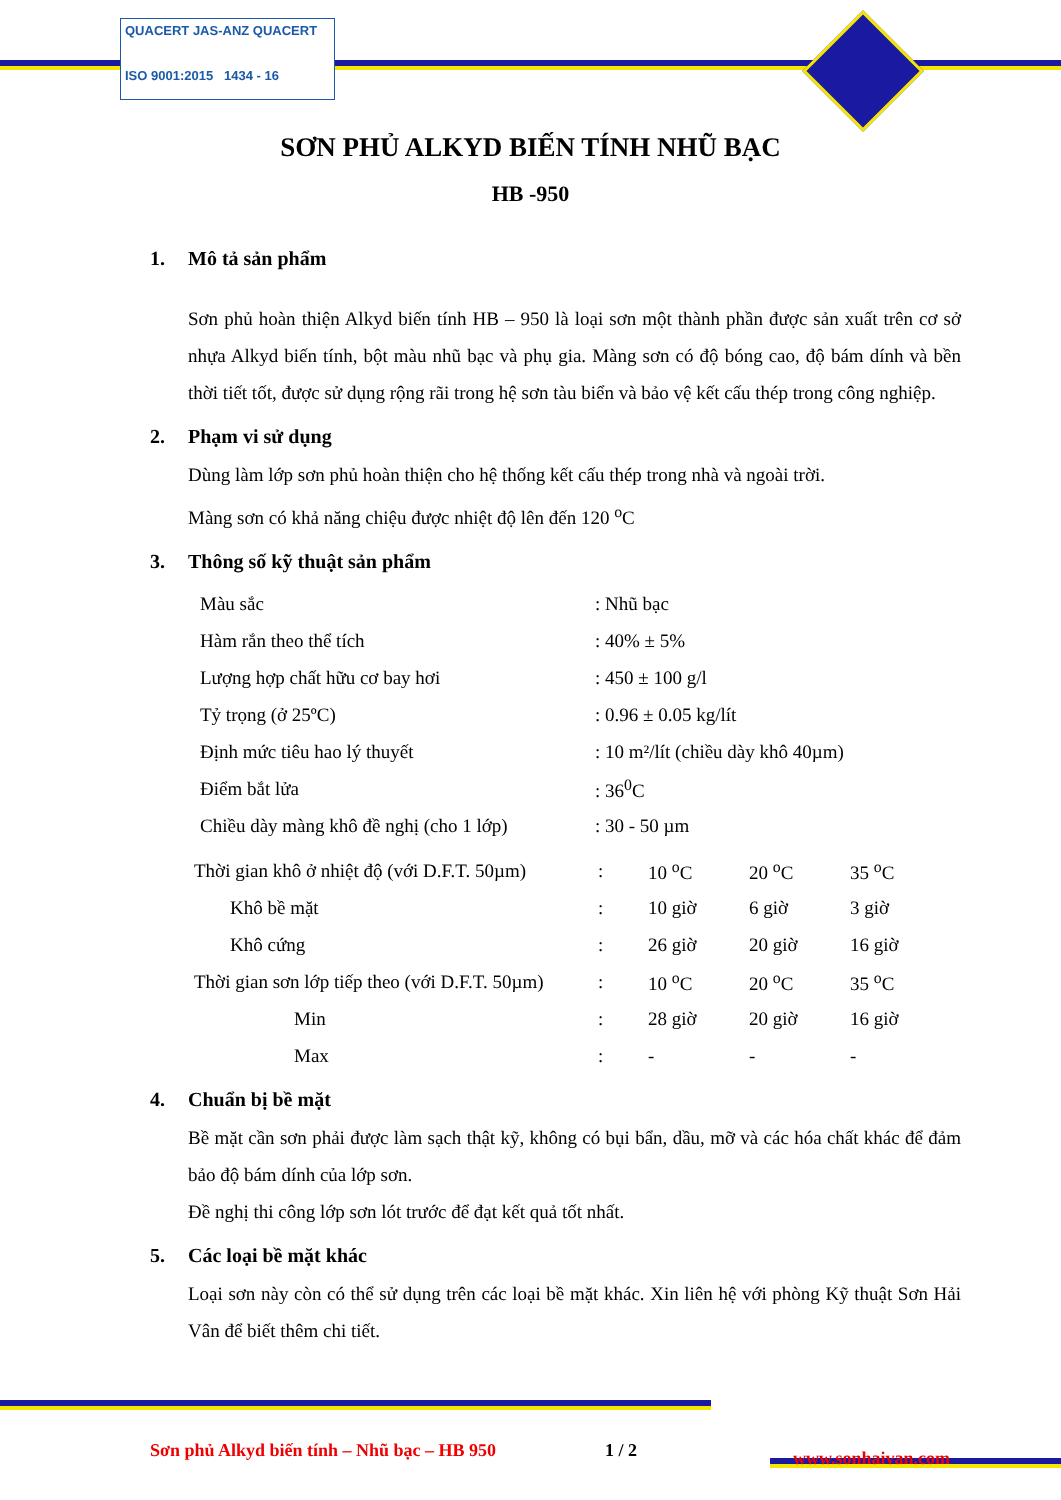QUACERT JAS-ANZ QUACERT
ISO 9001:2015 1434 - 16
SƠN PHỦ ALKYD BIẾN TÍNH NHŨ BẠC
HB -950
1. Mô tả sản phẩm
Sơn phủ hoàn thiện Alkyd biến tính HB – 950 là loại sơn một thành phần được sản xuất trên cơ sở nhựa Alkyd biến tính, bột màu nhũ bạc và phụ gia. Màng sơn có độ bóng cao, độ bám dính và bền thời tiết tốt, được sử dụng rộng rãi trong hệ sơn tàu biển và bảo vệ kết cấu thép trong công nghiệp.
2. Phạm vi sử dụng
Dùng làm lớp sơn phủ hoàn thiện cho hệ thống kết cấu thép trong nhà và ngoài trời.
Màng sơn có khả năng chiệu được nhiệt độ lên đến 120 <sup>o</sup>C
3. Thông số kỹ thuật sản phẩm
| Màu sắc | : Nhũ bạc |
| Hàm rắn theo thể tích | : 40% ± 5% |
| Lượng hợp chất hữu cơ bay hơi | : 450 ± 100 g/l |
| Tỷ trọng (ở 25ºC) | : 0.96 ± 0.05 kg/lít |
| Định mức tiêu hao lý thuyết | : 10 m²/lít (chiều dày khô 40µm) |
| Điểm bắt lửa | : 36<sup>0</sup>C |
| Chiều dày màng khô đề nghị (cho 1 lớp) | : 30 - 50 µm |
| Thời gian khô ở nhiệt độ (với D.F.T. 50µm) | : | 10 <sup>o</sup>C | 20 <sup>o</sup>C | 35 <sup>o</sup>C |
| Khô bề mặt | : | 10 giờ | 6 giờ | 3 giờ |
| Khô cứng | : | 26 giờ | 20 giờ | 16 giờ |
| Thời gian sơn lớp tiếp theo (với D.F.T. 50µm) | : | 10 <sup>o</sup>C | 20 <sup>o</sup>C | 35 <sup>o</sup>C |
| Min | : | 28 giờ | 20 giờ | 16 giờ |
| Max | : | - | - | - |
4. Chuẩn bị bề mặt
Bề mặt cần sơn phải được làm sạch thật kỹ, không có bụi bẩn, dầu, mỡ và các hóa chất khác để đảm bảo độ bám dính của lớp sơn.
Đề nghị thi công lớp sơn lót trước để đạt kết quả tốt nhất.
5. Các loại bề mặt khác
Loại sơn này còn có thể sử dụng trên các loại bề mặt khác. Xin liên hệ với phòng Kỹ thuật Sơn Hải Vân để biết thêm chi tiết.
Sơn phủ Alkyd biến tính – Nhũ bạc – HB 950
1 / 2 www.sonhaivan.com